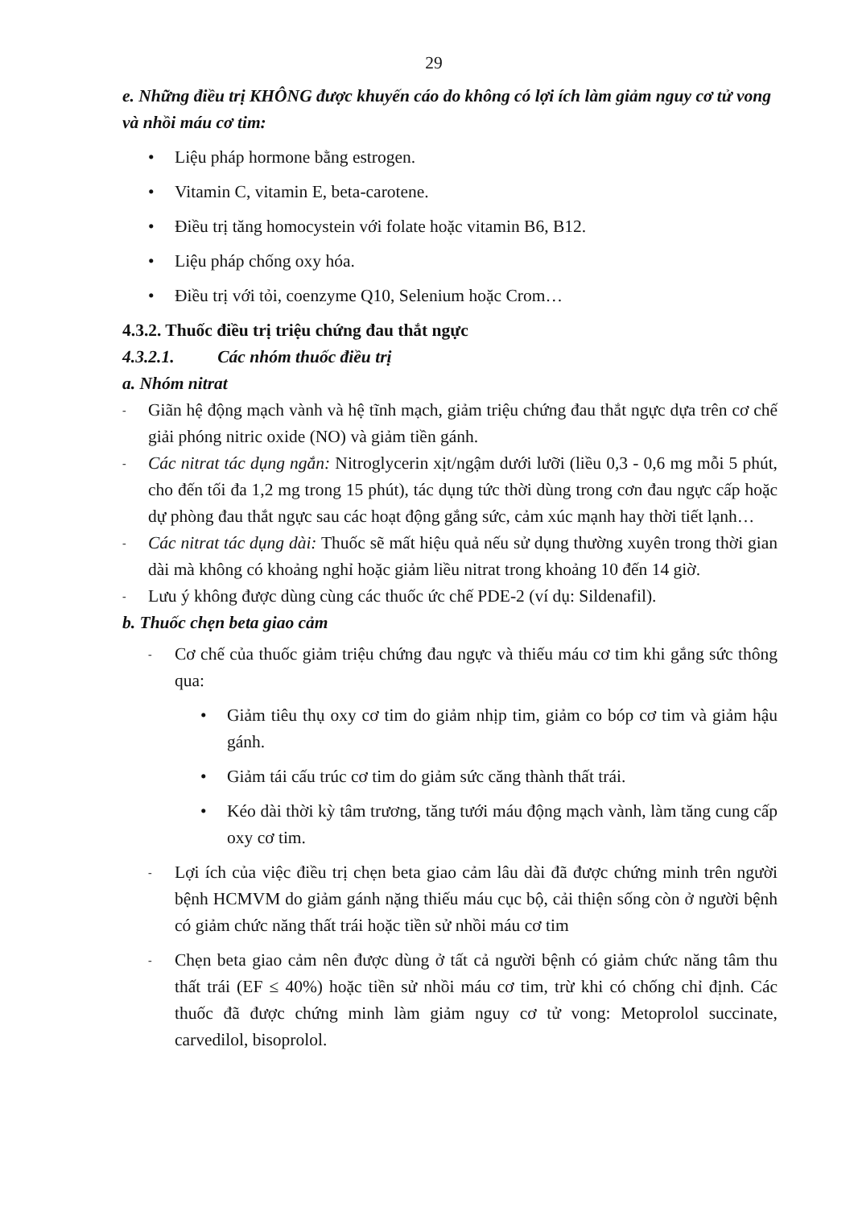29
e. Những điều trị KHÔNG được khuyến cáo do không có lợi ích làm giảm nguy cơ tử vong và nhồi máu cơ tim:
• Liệu pháp hormone bằng estrogen.
• Vitamin C, vitamin E, beta-carotene.
• Điều trị tăng homocystein với folate hoặc vitamin B6, B12.
• Liệu pháp chống oxy hóa.
• Điều trị với tỏi, coenzyme Q10, Selenium hoặc Crom…
4.3.2. Thuốc điều trị triệu chứng đau thắt ngực
4.3.2.1. Các nhóm thuốc điều trị
a. Nhóm nitrat
- Giãn hệ động mạch vành và hệ tĩnh mạch, giảm triệu chứng đau thắt ngực dựa trên cơ chế giải phóng nitric oxide (NO) và giảm tiền gánh.
- Các nitrat tác dụng ngắn: Nitroglycerin xịt/ngậm dưới lưỡi (liều 0,3 - 0,6 mg mỗi 5 phút, cho đến tối đa 1,2 mg trong 15 phút), tác dụng tức thời dùng trong cơn đau ngực cấp hoặc dự phòng đau thắt ngực sau các hoạt động gắng sức, cảm xúc mạnh hay thời tiết lạnh…
- Các nitrat tác dụng dài: Thuốc sẽ mất hiệu quả nếu sử dụng thường xuyên trong thời gian dài mà không có khoảng nghỉ hoặc giảm liều nitrat trong khoảng 10 đến 14 giờ.
- Lưu ý không được dùng cùng các thuốc ức chế PDE-2 (ví dụ: Sildenafil).
b. Thuốc chẹn beta giao cảm
- Cơ chế của thuốc giảm triệu chứng đau ngực và thiếu máu cơ tim khi gắng sức thông qua:
• Giảm tiêu thụ oxy cơ tim do giảm nhịp tim, giảm co bóp cơ tim và giảm hậu gánh.
• Giảm tái cấu trúc cơ tim do giảm sức căng thành thất trái.
• Kéo dài thời kỳ tâm trương, tăng tưới máu động mạch vành, làm tăng cung cấp oxy cơ tim.
- Lợi ích của việc điều trị chẹn beta giao cảm lâu dài đã được chứng minh trên người bệnh HCMVM do giảm gánh nặng thiếu máu cục bộ, cải thiện sống còn ở người bệnh có giảm chức năng thất trái hoặc tiền sử nhồi máu cơ tim
- Chẹn beta giao cảm nên được dùng ở tất cả người bệnh có giảm chức năng tâm thu thất trái (EF ≤ 40%) hoặc tiền sử nhồi máu cơ tim, trừ khi có chống chỉ định. Các thuốc đã được chứng minh làm giảm nguy cơ tử vong: Metoprolol succinate, carvedilol, bisoprolol.